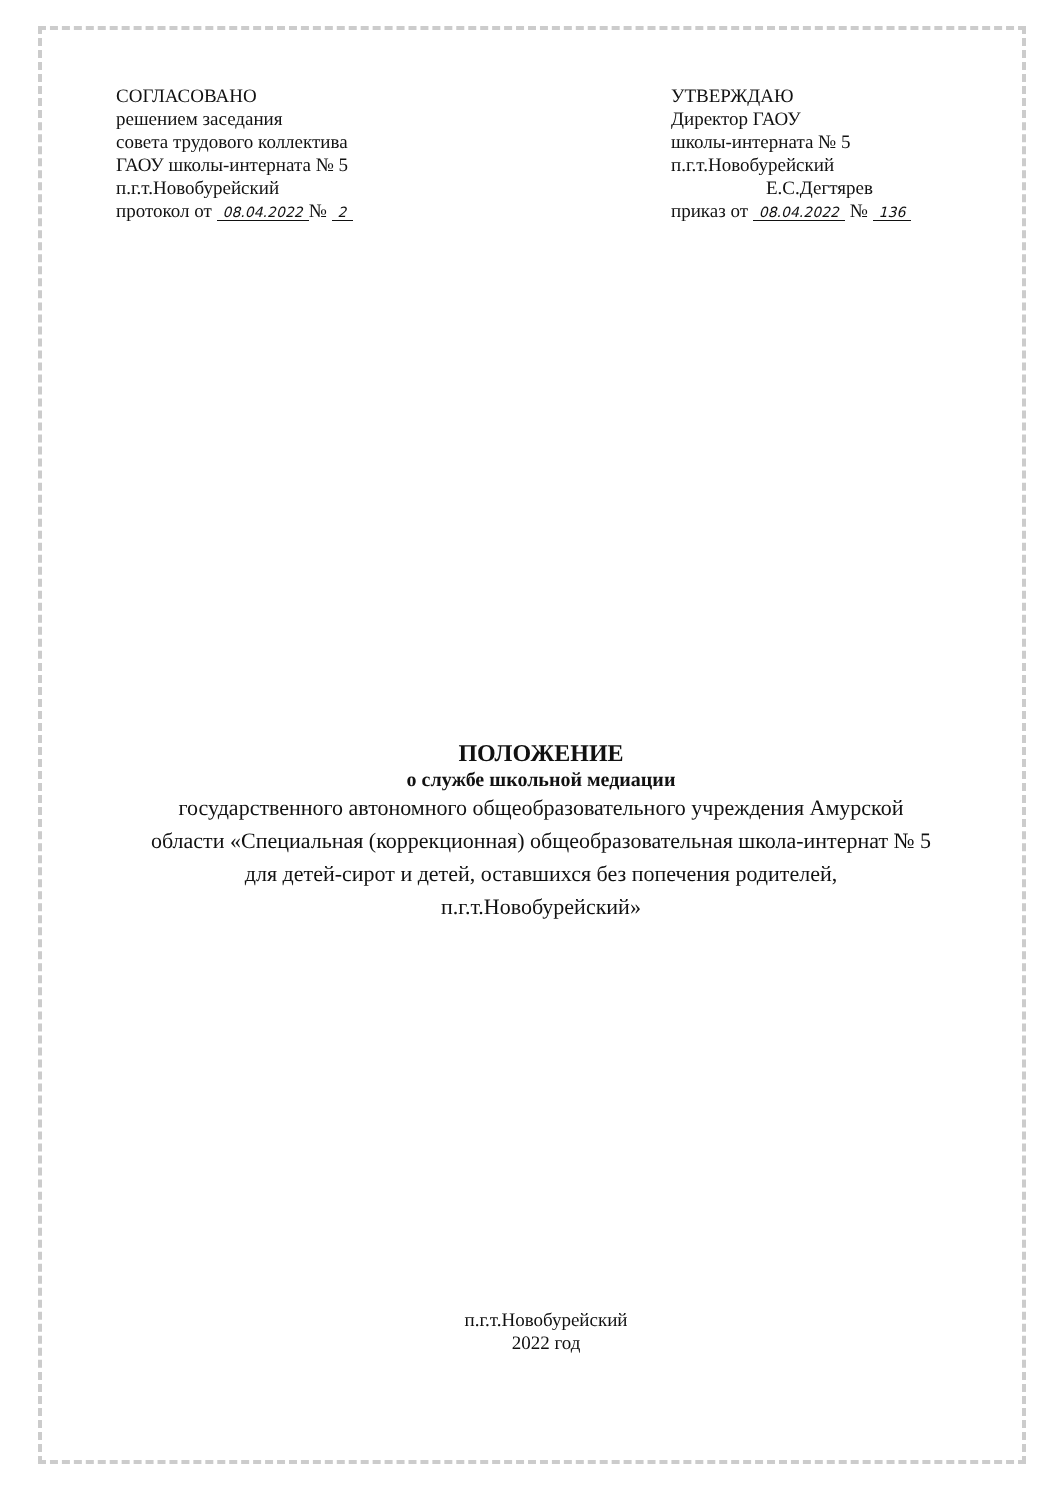СОГЛАСОВАНО
решением заседания
совета трудового коллектива
ГАОУ школы-интерната № 5
п.г.т.Новобурейский
протокол от 08.04.2022 № 2
УТВЕРЖДАЮ
Директор ГАОУ
школы-интерната № 5
п.г.т.Новобурейский
Е.С.Дегтярев
приказ от 08.04.2022 № 136
ПОЛОЖЕНИЕ
о службе школьной медиации
государственного автономного общеобразовательного учреждения Амурской области «Специальная (коррекционная) общеобразовательная школа-интернат № 5 для детей-сирот и детей, оставшихся без попечения родителей, п.г.т.Новобурейский»
п.г.т.Новобурейский
2022 год